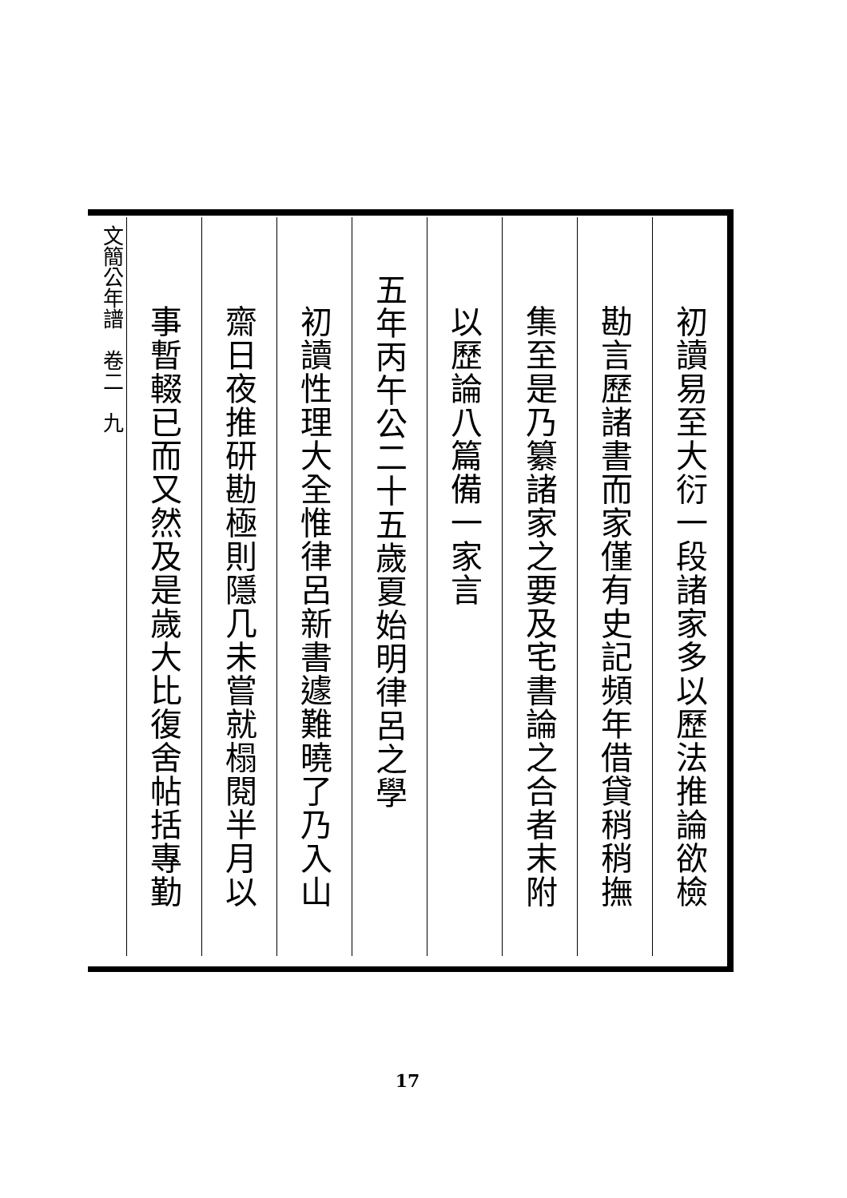初讀易至大衍一段諸家多以歷法推論欲檢
勘言歷諸書而家僅有史記頻年借貸稍稍撫
集至是乃纂諸家之要及宅書論之合者末附
以歷論八篇備一家言
五年丙午公二十五歲夏始明律呂之學
初讀性理大全惟律呂新書遽難曉了乃入山
齋日夜推研勘極則隱几未嘗就榻閱半月以
事暫輟已而又然及是歲大比復舍帖括專勤
文簡公年譜　卷二　九
17